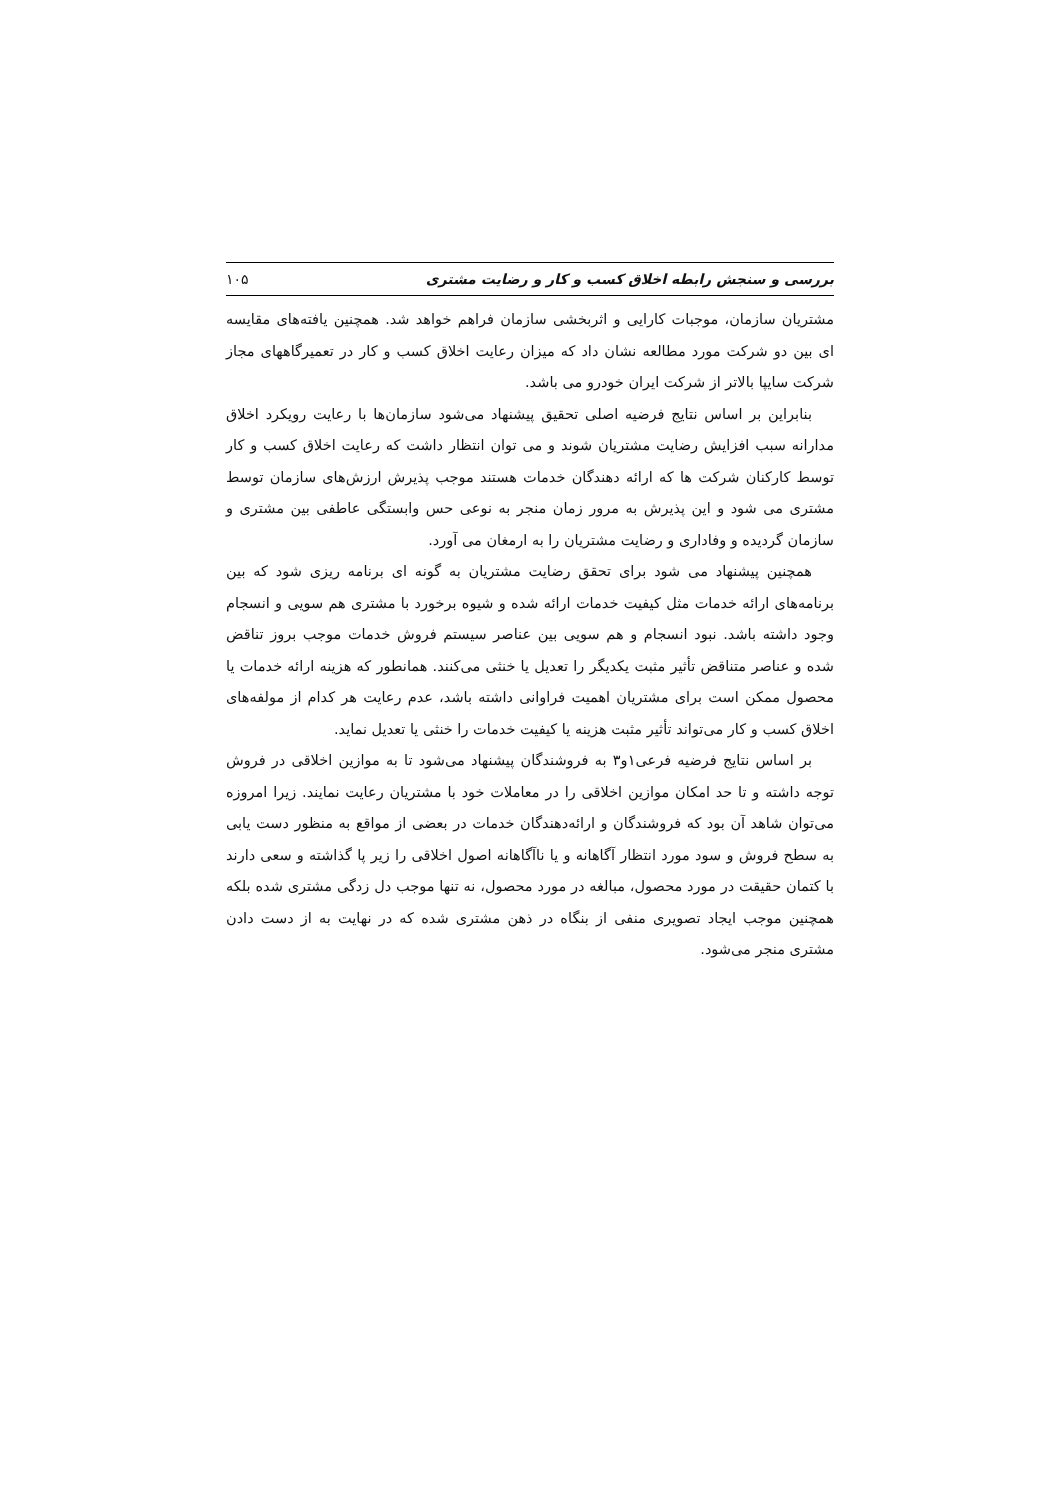بررسی و سنجش رابطه اخلاق کسب و کار و رضایت مشتری ۱۰۵
مشتریان سازمان، موجبات کارایی و اثربخشی سازمان فراهم خواهد شد. همچنین یافته‌های مقایسه ای بین دو شرکت مورد مطالعه نشان داد که میزان رعایت اخلاق کسب و کار در تعمیرگاههای مجاز شرکت سایپا بالاتر از شرکت ایران خودرو می باشد.
بنابراین بر اساس نتایج فرضیه اصلی تحقیق پیشنهاد می‌شود سازمان‌ها با رعایت رویکرد اخلاق مدارانه سبب افزایش رضایت مشتریان شوند و می توان انتظار داشت که رعایت اخلاق کسب و کار توسط کارکنان شرکت ها که ارائه دهندگان خدمات هستند موجب پذیرش ارزش‌های سازمان توسط مشتری می شود و این پذیرش به مرور زمان منجر به نوعی حس وابستگی عاطفی بین مشتری و سازمان گردیده و وفاداری و رضایت مشتریان را به ارمغان می آورد.
همچنین پیشنهاد می شود برای تحقق رضایت مشتریان به گونه ای برنامه ریزی شود که بین برنامه‌های ارائه خدمات مثل کیفیت خدمات ارائه شده و شیوه برخورد با مشتری هم سویی و انسجام وجود داشته باشد. نبود انسجام و هم سویی بین عناصر سیستم فروش خدمات موجب بروز تناقض شده و عناصر متناقض تأثیر مثبت یکدیگر را تعدیل یا خنثی می‌کنند. همانطور که هزینه ارائه خدمات یا محصول ممکن است برای مشتریان اهمیت فراوانی داشته باشد، عدم رعایت هر کدام از مولفه‌های اخلاق کسب و کار می‌تواند تأثیر مثبت هزینه یا کیفیت خدمات را خنثی یا تعدیل نماید.
بر اساس نتایج فرضیه فرعی۱و۳ به فروشندگان پیشنهاد می‌شود تا به موازین اخلاقی در فروش توجه داشته و تا حد امکان موازین اخلاقی را در معاملات خود با مشتریان رعایت نمایند. زیرا امروزه می‌توان شاهد آن بود که فروشندگان و ارائه‌دهندگان خدمات در بعضی از مواقع به منظور دست یابی به سطح فروش و سود مورد انتظار آگاهانه و یا ناآگاهانه اصول اخلاقی را زیر پا گذاشته و سعی دارند با کتمان حقیقت در مورد محصول، مبالغه در مورد محصول، نه تنها موجب دل زدگی مشتری شده بلکه همچنین موجب ایجاد تصویری منفی از بنگاه در ذهن مشتری شده که در نهایت به از دست دادن مشتری منجر می‌شود.